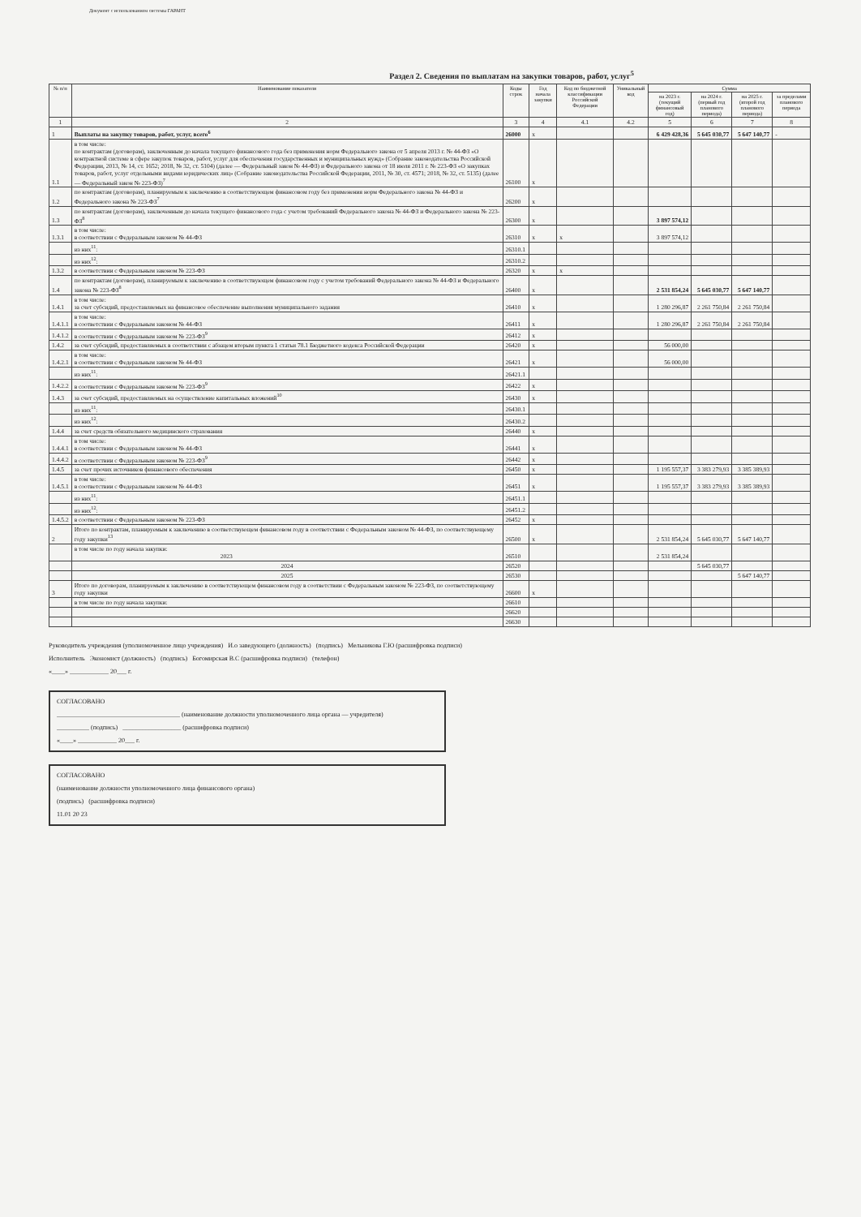Документ с использованием системы ГАРАНТ
Раздел 2. Сведения по выплатам на закупки товаров, работ, услуг<sup>5</sup>
| № п/п | Наименование показателя | Коды строк | Год начала закупки | Код по бюджетной классификации Российской Федерации | Уникальный код | Сумма | | | |
| --- | --- | --- | --- | --- | --- | --- | --- | --- | --- |
| | | | | | | на 2023 г. (текущий финансовый год) | на 2024 г. (первый год планового периода) | на 2025 г. (второй год планового периода) | за пределами планового периода |
| 1 | 2 | 3 | 4 | 4.1 | 4.2 | 5 | 6 | 7 | 8 |
| 1 | Выплаты на закупку товаров, работ, услуг, всего<sup>6</sup> | 26000 | x | | | 6 429 428,36 | 5 645 030,77 | 5 647 140,77 | - |
| 1.1 | в том числе: по контрактам (договорам), заключенным до начала текущего финансового года без применения норм Федерального закона от 5 апреля 2013 г. № 44-ФЗ «О контрактной системе в сфере закупок товаров, работ, услуг для обеспечения государственных и муниципальных нужд» (Собрание законодательства Российской Федерации, 2013, № 14, ст. 1652; 2018, № 32, ст. 5104) (далее — Федеральный закон № 44-ФЗ) и Федерального закона от 18 июля 2011 г. № 223-ФЗ «О закупках товаров, работ, услуг отдельными видами юридических лиц» (Собрание законодательства Российской Федерации, 2011, № 30, ст. 4571; 2018, № 32, ст. 5135) (далее — Федеральный закон № 223-ФЗ)<sup>7</sup> | 26100 | x | | | | | | |
| 1.2 | по контрактам (договорам), планируемым к заключению в соответствующем финансовом году без применения норм Федерального закона № 44-ФЗ и Федерального закона № 223-ФЗ<sup>7</sup> | 26200 | x | | | | | | |
| 1.3 | по контрактам (договорам), заключенным до начала текущего финансового года с учетом требований Федерального закона № 44-ФЗ и Федерального закона № 223-ФЗ<sup>8</sup> | 26300 | x | | | 3 897 574,12 | | | |
| 1.3.1 | в том числе: в соответствии с Федеральным законом № 44-ФЗ | 26310 | x | x | | 3 897 574,12 | | | |
| | из них<sup>11</sup>: | 26310.1 | | | | | | | |
| | из них<sup>12</sup>: | 26310.2 | | | | | | | |
| 1.3.2 | в соответствии с Федеральным законом № 223-ФЗ | 26320 | x | x | | | | | |
| 1.4 | по контрактам (договорам), планируемым к заключению в соответствующем финансовом году с учетом требований Федерального закона № 44-ФЗ и Федерального закона № 223-ФЗ<sup>8</sup> | 26400 | x | | | 2 531 854,24 | 5 645 030,77 | 5 647 140,77 | |
| 1.4.1 | в том числе: за счет субсидий, предоставляемых на финансовое обеспечение выполнения муниципального задания | 26410 | x | | | 1 280 296,87 | 2 261 750,84 | 2 261 750,84 | |
| 1.4.1.1 | в том числе: в соответствии с Федеральным законом № 44-ФЗ | 26411 | x | | | 1 280 296,87 | 2 261 750,84 | 2 261 750,84 | |
| 1.4.1.2 | в соответствии с Федеральным законом № 223-ФЗ<sup>9</sup> | 26412 | x | | | | | | |
| 1.4.2 | за счет субсидий, предоставляемых в соответствии с абзацем вторым пункта 1 статьи 78.1 Бюджетного кодекса Российской Федерации | 26420 | x | | | 56 000,00 | | | |
| 1.4.2.1 | в том числе: в соответствии с Федеральным законом № 44-ФЗ | 26421 | x | | | 56 000,00 | | | |
| | из них<sup>11</sup>: | 26421.1 | | | | | | | |
| 1.4.2.2 | в соответствии с Федеральным законом № 223-ФЗ<sup>9</sup> | 26422 | x | | | | | | |
| 1.4.3 | за счет субсидий, предоставляемых на осуществление капитальных вложений<sup>10</sup> | 26430 | x | | | | | | |
| | из них<sup>11</sup>: | 26430.1 | | | | | | | |
| | из них<sup>12</sup>: | 26430.2 | | | | | | | |
| 1.4.4 | за счет средств обязательного медицинского страхования | 26440 | x | | | | | | |
| 1.4.4.1 | в том числе: в соответствии с Федеральным законом № 44-ФЗ | 26441 | x | | | | | | |
| 1.4.4.2 | в соответствии с Федеральным законом № 223-ФЗ<sup>9</sup> | 26442 | x | | | | | | |
| 1.4.5 | за счет прочих источников финансового обеспечения | 26450 | x | | | 1 195 557,37 | 3 383 279,93 | 3 385 389,93 | |
| 1.4.5.1 | в том числе: в соответствии с Федеральным законом № 44-ФЗ | 26451 | x | | | 1 195 557,37 | 3 383 279,93 | 3 385 389,93 | |
| | из них<sup>11</sup>: | 26451.1 | | | | | | | |
| | из них<sup>12</sup>: | 26451.2 | | | | | | | |
| 1.4.5.2 | в соответствии с Федеральным законом № 223-ФЗ | 26452 | x | | | | | | |
| 2 | Итого по контрактам, планируемым к заключению в соответствующем финансовом году в соответствии с Федеральным законом № 44-ФЗ, по соответствующему году закупки<sup>13</sup> | 26500 | x | | | 2 531 854,24 | 5 645 030,77 | 5 647 140,77 | |
| | в том числе по году начала закупки: 2023 | 26510 | | | | 2 531 854,24 | | | |
| | 2024 | 26520 | | | | | 5 645 030,77 | | |
| | 2025 | 26530 | | | | | | 5 647 140,77 | |
| 3 | Итого по договорам, планируемым к заключению в соответствующем финансовом году в соответствии с Федеральным законом № 223-ФЗ, по соответствующему году закупки | 26600 | x | | | | | | |
| | в том числе по году начала закупки: | 26610 | | | | | | | |
| | | 26620 | | | | | | | |
| | | 26630 | | | | | | | |
Руководитель учреждения (уполномоченное лицо учреждения) И.о заведующего (должность) (подпись) Мельникова Г.Ю (расшифровка подписи)
Исполнитель Экономист (должность) (подпись) Богомирская В.С (расшифровка подписи) (телефон)
«____» ____________ 20___ г.
СОГЛАСОВАНО
______________________________________ (наименование должности уполномоченного лица органа — учредителя)
__________ (подпись) __________________ (расшифровка подписи)
«____» ____________ 20___ г.
СОГЛАСОВАНО
(наименование должности уполномоченного лица финансового органа)
(подпись) (расшифровка подписи)
11.01 20 23